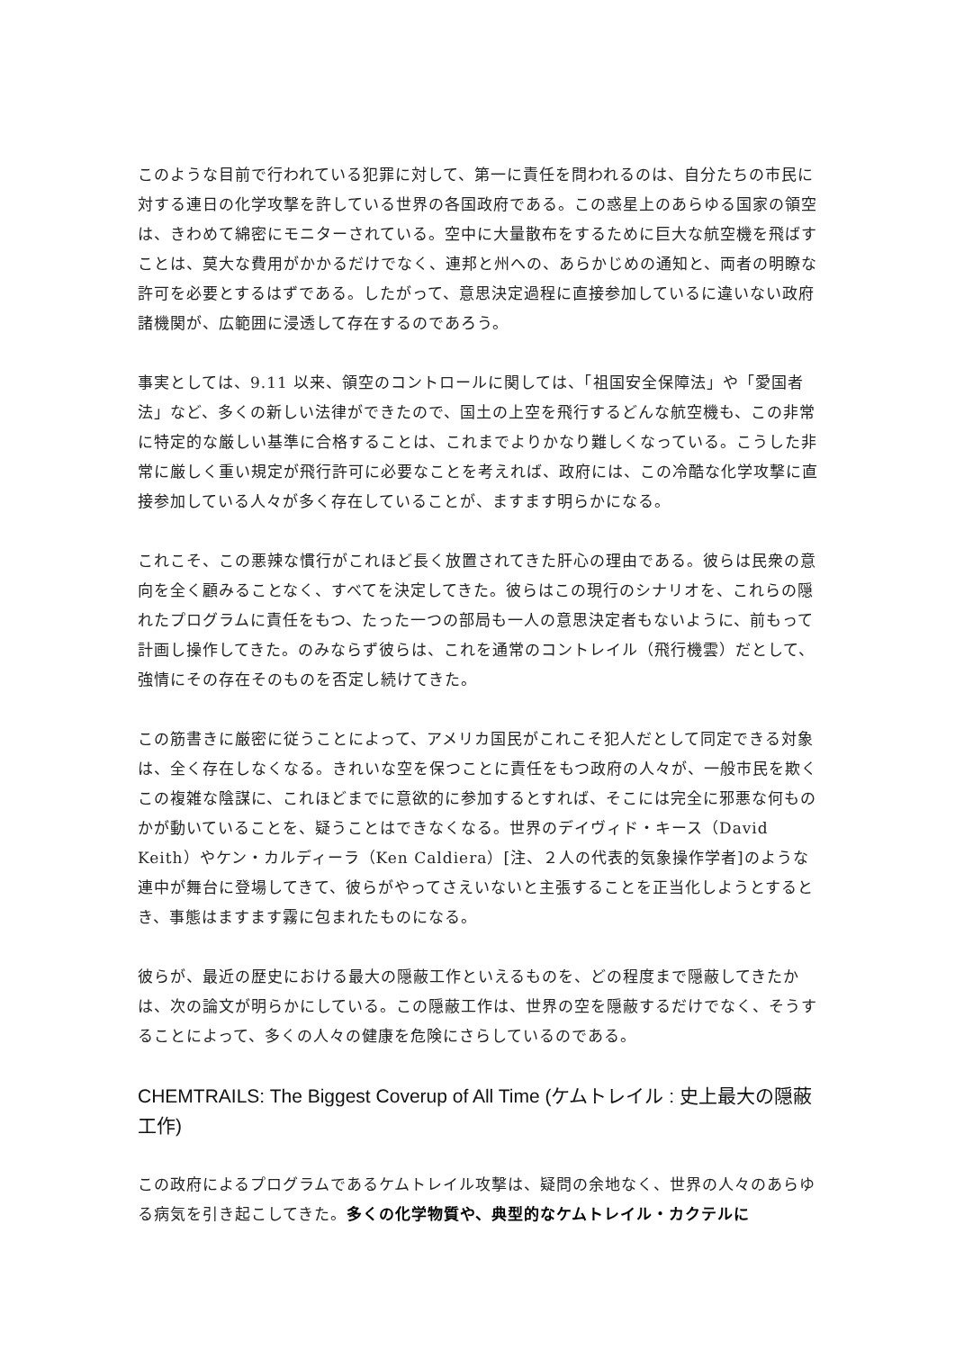このような目前で行われている犯罪に対して、第一に責任を問われるのは、自分たちの市民に対する連日の化学攻撃を許している世界の各国政府である。この惑星上のあらゆる国家の領空は、きわめて綿密にモニターされている。空中に大量散布をするために巨大な航空機を飛ばすことは、莫大な費用がかかるだけでなく、連邦と州への、あらかじめの通知と、両者の明瞭な許可を必要とするはずである。したがって、意思決定過程に直接参加しているに違いない政府諸機関が、広範囲に浸透して存在するのであろう。
事実としては、9.11 以来、領空のコントロールに関しては、「祖国安全保障法」や「愛国者法」など、多くの新しい法律ができたので、国土の上空を飛行するどんな航空機も、この非常に特定的な厳しい基準に合格することは、これまでよりかなり難しくなっている。こうした非常に厳しく重い規定が飛行許可に必要なことを考えれば、政府には、この冷酷な化学攻撃に直接参加している人々が多く存在していることが、ますます明らかになる。
これこそ、この悪辣な慣行がこれほど長く放置されてきた肝心の理由である。彼らは民衆の意向を全く顧みることなく、すべてを決定してきた。彼らはこの現行のシナリオを、これらの隠れたプログラムに責任をもつ、たった一つの部局も一人の意思決定者もないように、前もって計画し操作してきた。のみならず彼らは、これを通常のコントレイル（飛行機雲）だとして、強情にその存在そのものを否定し続けてきた。
この筋書きに厳密に従うことによって、アメリカ国民がこれこそ犯人だとして同定できる対象は、全く存在しなくなる。きれいな空を保つことに責任をもつ政府の人々が、一般市民を欺くこの複雑な陰謀に、これほどまでに意欲的に参加するとすれば、そこには完全に邪悪な何ものかが動いていることを、疑うことはできなくなる。世界のデイヴィド・キース（David Keith）やケン・カルディーラ（Ken Caldiera）[注、２人の代表的気象操作学者]のような連中が舞台に登場してきて、彼らがやってさえいないと主張することを正当化しようとするとき、事態はますます霧に包まれたものになる。
彼らが、最近の歴史における最大の隠蔽工作といえるものを、どの程度まで隠蔽してきたかは、次の論文が明らかにしている。この隠蔽工作は、世界の空を隠蔽するだけでなく、そうすることによって、多くの人々の健康を危険にさらしているのである。
CHEMTRAILS: The Biggest Coverup of All Time (ケムトレイル : 史上最大の隠蔽工作)
この政府によるプログラムであるケムトレイル攻撃は、疑問の余地なく、世界の人々のあらゆる病気を引き起こしてきた。多くの化学物質や、典型的なケムトレイル・カクテルに